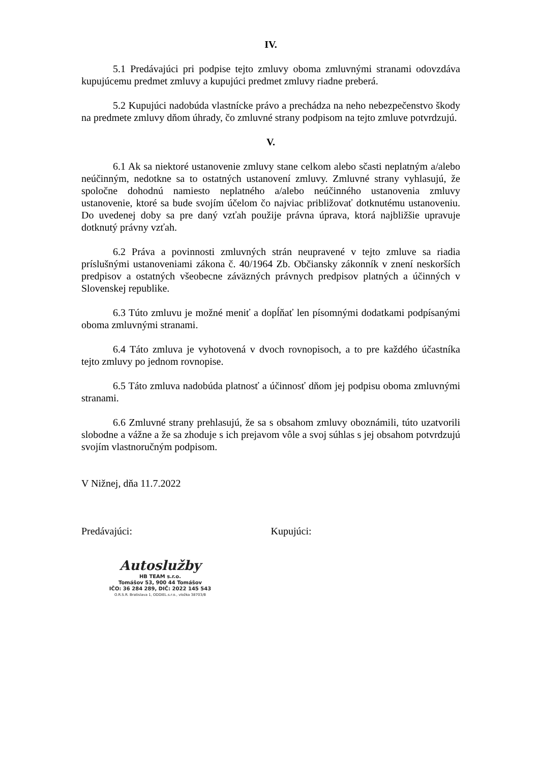IV.
5.1 Predávajúci pri podpise tejto zmluvy oboma zmluvnými stranami odovzdáva kupujúcemu predmet zmluvy a kupujúci predmet zmluvy riadne preberá.
5.2 Kupujúci nadobúda vlastnícke právo a prechádza na neho nebezpečenstvo škody na predmete zmluvy dňom úhrady, čo zmluvné strany podpisom na tejto zmluve potvrdzujú.
V.
6.1 Ak sa niektoré ustanovenie zmluvy stane celkom alebo sčasti neplatným a/alebo neúčinným, nedotkne sa to ostatných ustanovení zmluvy. Zmluvné strany vyhlasujú, že spoločne dohodnú namiesto neplatného a/alebo neúčinného ustanovenia zmluvy ustanovenie, ktoré sa bude svojím účelom čo najviac približovať dotknutému ustanoveniu. Do uvedenej doby sa pre daný vzťah použije právna úprava, ktorá najbližšie upravuje dotknutý právny vzťah.
6.2 Práva a povinnosti zmluvných strán neupravené v tejto zmluve sa riadia príslušnými ustanoveniami zákona č. 40/1964 Zb. Občiansky zákonník v znení neskorších predpisov a ostatných všeobecne záväzných právnych predpisov platných a účinných v Slovenskej republike.
6.3 Túto zmluvu je možné meniť a dopĺňať len písomnými dodatkami podpísanými oboma zmluvnými stranami.
6.4 Táto zmluva je vyhotovená v dvoch rovnopisoch, a to pre každého účastníka tejto zmluvy po jednom rovnopise.
6.5 Táto zmluva nadobúda platnosť a účinnosť dňom jej podpisu oboma zmluvnými stranami.
6.6 Zmluvné strany prehlasujú, že sa s obsahom zmluvy oboznámili, túto uzatvorili slobodne a vážne a že sa zhoduje s ich prejavom vôle a svoj súhlas s jej obsahom potvrdzujú svojím vlastnoručným podpisom.
V Nižnej, dňa 11.7.2022
Predávajúci: Kupujúci:
Autoslužby
HB TEAM s.r.o.
Tomášov 53, 900 44 Tomášov
IČO: 36 284 289, DIČ: 2022 145 543
O.R.S.R. Bratislava 1, ODDIEL.s.r.o., vložka 38703/B